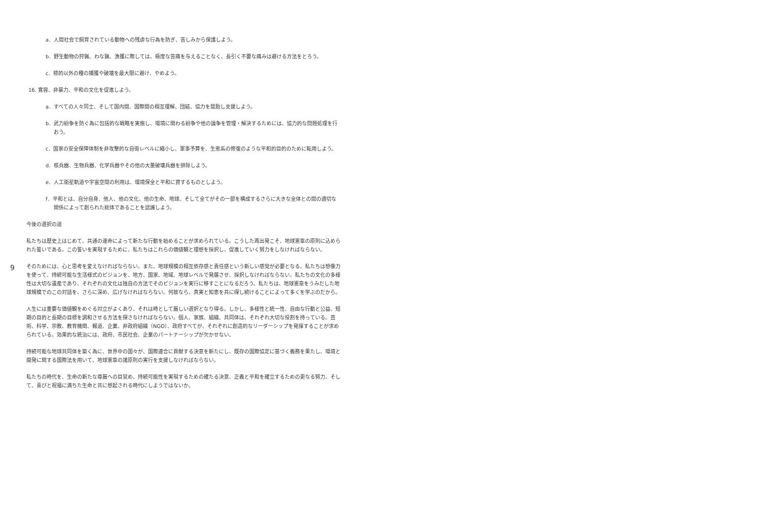a．人間社会で飼育されている動物への残虐な行為を防ぎ、苦しみから保護しよう。
b．野生動物の狩猟、わな猟、漁獲に際しては、極度な苦痛を与えることなく、長引く不要な痛みは避ける方法をとろう。
c．標的以外の種の捕獲や破壊を最大限に避け、やめよう。
16. 寛容、非暴力、平和の文化を促進しよう。
a．すべての人々同士、そして国内間、国際間の相互理解、団結、協力を奨励し支援しよう。
b．武力紛争を防ぐ為に包括的な戦略を実施し、環境に関わる紛争や他の論争を管理・解決するためには、協力的な問題処理を行おう。
c．国家の安全保障体制を非攻撃的な自衛レベルに縮小し、軍事予算を、生態系の修復のような平和的目的のために転用しよう。
d．核兵器、生物兵器、化学兵器やその他の大量破壊兵器を排除しよう。
e．人工衛星軌道や宇宙空間の利用は、環境保全と平和に資するものとしよう。
f．平和とは、自分自身、他人、他の文化、他の生命、地球、そして全てがその一部を構成するさらに大きな全体との間の適切な関係によって創られた総体であることを認識しよう。
今後の選択の道
9
私たちは歴史上はじめて、共通の運命によって新たな行動を始めることが求められている。こうした再出発こそ、地球憲章の原則に込められた誓いである。この誓いを実現するために、私たちはこれらの価値観と理想を採択し、促進していく努力をしなければならない。
そのためには、心と思考を変えなければならない。また、地球規模の相互依存感と責任感という新しい感覚が必要となる。私たちは想像力を使って、持続可能な生活様式のビジョンを、地方、国家、地域、地球レベルで発展させ、採択しなければならない。私たちの文化の多様性は大切な遺産であり、それぞれの文化は独自の方法でそのビジョンを実行に移すことになるだろう。私たちは、地球憲章をうみだした地球規模でのこの対話を、さらに深め、広げなければならない。何故なら、真実と知恵を共に探し続けることによって多くを学ぶのだから。
人生には重要な価値観をめぐる対立がよくあり、それは時として厳しい選択となり得る。しかし、多様性と統一性、自由な行動と公益、短期の目的と長期の目標を調和させる方法を探さなければならない。個人、家族、組織、共同体は、それぞれ大切な役割を持っている。芸術、科学、宗教、教育機関、報道、企業、非政府組織（NGO）、政府すべてが、それぞれに創造的なリーダーシップを発揮することが求められている。効果的な統治には、政府、市民社会、企業のパートナーシップが欠かせない。
持続可能な地球共同体を築く為に、世界中の国々が、国際連合に貢献する決意を新たにし、既存の国際協定に基づく義務を果たし、環境と開発に関する国際法を用いて、地球憲章の諸原則の実行を支援しなければならない。
私たちの時代を、生命の新たな尊厳への目覚め、持続可能性を実現するための確たる決意、正義と平和を確立するための更なる努力、そして、喜びと祝福に満ちた生命と共に想起される時代にしようではないか。